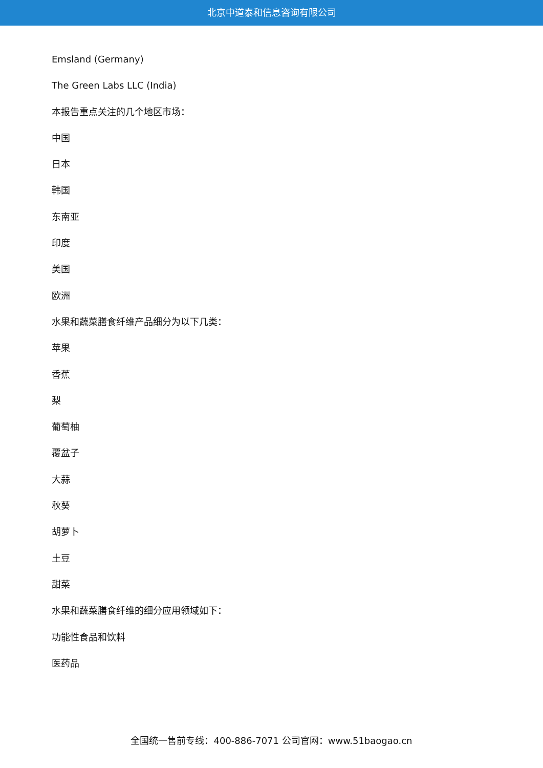北京中道泰和信息咨询有限公司
Emsland (Germany)
The Green Labs LLC (India)
本报告重点关注的几个地区市场：
中国
日本
韩国
东南亚
印度
美国
欧洲
水果和蔬菜膳食纤维产品细分为以下几类：
苹果
香蕉
梨
葡萄柚
覆盆子
大蒜
秋葵
胡萝卜
土豆
甜菜
水果和蔬菜膳食纤维的细分应用领域如下：
功能性食品和饮料
医药品
全国统一售前专线：400-886-7071 公司官网：www.51baogao.cn